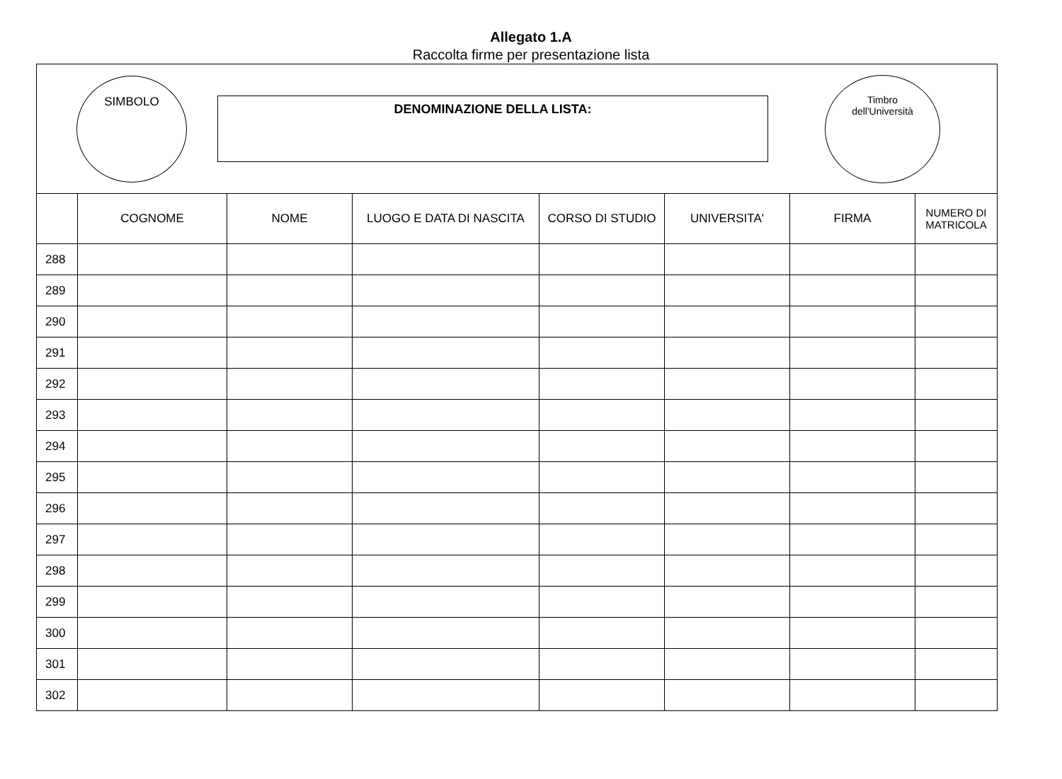Allegato 1.A
Raccolta firme per presentazione lista
SIMBOLO
DENOMINAZIONE DELLA LISTA:
Timbro
dell'Università
| | COGNOME | NOME | LUOGO E DATA DI NASCITA | CORSO DI STUDIO | UNIVERSITA' | FIRMA | NUMERO DI MATRICOLA |
| --- | --- | --- | --- | --- | --- | --- | --- |
| 288 | | | | | | | |
| 289 | | | | | | | |
| 290 | | | | | | | |
| 291 | | | | | | | |
| 292 | | | | | | | |
| 293 | | | | | | | |
| 294 | | | | | | | |
| 295 | | | | | | | |
| 296 | | | | | | | |
| 297 | | | | | | | |
| 298 | | | | | | | |
| 299 | | | | | | | |
| 300 | | | | | | | |
| 301 | | | | | | | |
| 302 | | | | | | | |